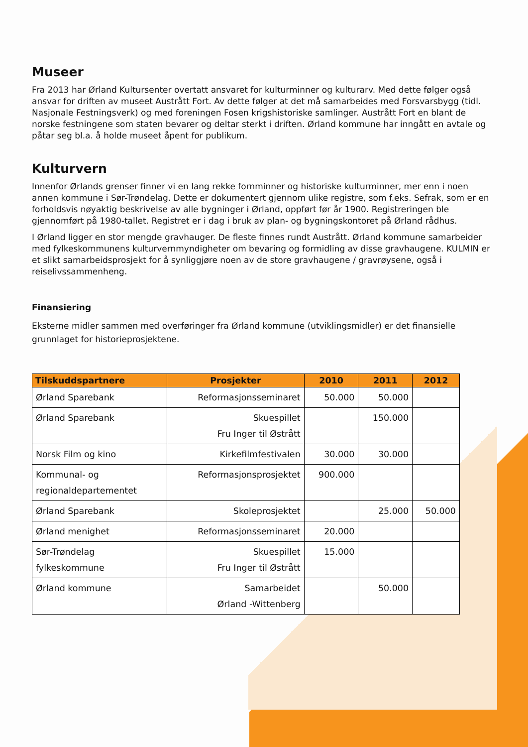Museer
Fra 2013 har Ørland Kultursenter overtatt ansvaret for kulturminner og kulturarv. Med dette følger også ansvar for driften av museet Austrått Fort. Av dette følger at det må samarbeides med Forsvarsbygg (tidl. Nasjonale Festningsverk) og med foreningen Fosen krigshistoriske samlinger. Austrått Fort en blant de norske festningene som staten bevarer og deltar sterkt i driften. Ørland kommune har inngått en avtale og påtar seg bl.a. å holde museet åpent for publikum.
Kulturvern
Innenfor Ørlands grenser finner vi en lang rekke fornminner og historiske kulturminner, mer enn i noen annen kommune i Sør-Trøndelag. Dette er dokumentert gjennom ulike registre, som f.eks. Sefrak, som er en forholdsvis nøyaktig beskrivelse av alle bygninger i Ørland, oppført før år 1900. Registreringen ble gjennomført på 1980-tallet. Registret er i dag i bruk av plan- og bygningskontoret på Ørland rådhus.
I Ørland ligger en stor mengde gravhauger. De fleste finnes rundt Austrått. Ørland kommune samarbeider med fylkeskommunens kulturvernmyndigheter om bevaring og formidling av disse gravhaugene. KULMIN er et slikt samarbeidsprosjekt for å synliggjøre noen av de store gravhaugene / gravrøysene, også i reiselivssammenheng.
Finansiering
Eksterne midler sammen med overføringer fra Ørland kommune (utviklingsmidler) er det finansielle grunnlaget for historieprosjektene.
| Tilskuddspartnere | Prosjekter | 2010 | 2011 | 2012 |
| --- | --- | --- | --- | --- |
| Ørland Sparebank | Reformasjonsseminaret | 50.000 | 50.000 | |
| Ørland Sparebank | Skuespillet Fru Inger til Østrått | | 150.000 | |
| Norsk Film og kino | Kirkefilmfestivalen | 30.000 | 30.000 | |
| Kommunal- og regionaldepartementet | Reformasjonsprosjektet | 900.000 | | |
| Ørland Sparebank | Skoleprosjektet | | 25.000 | 50.000 |
| Ørland menighet | Reformasjonsseminaret | 20.000 | | |
| Sør-Trøndelag fylkeskommune | Skuespillet Fru Inger til Østrått | 15.000 | | |
| Ørland kommune | Samarbeidet Ørland -Wittenberg | | 50.000 | |